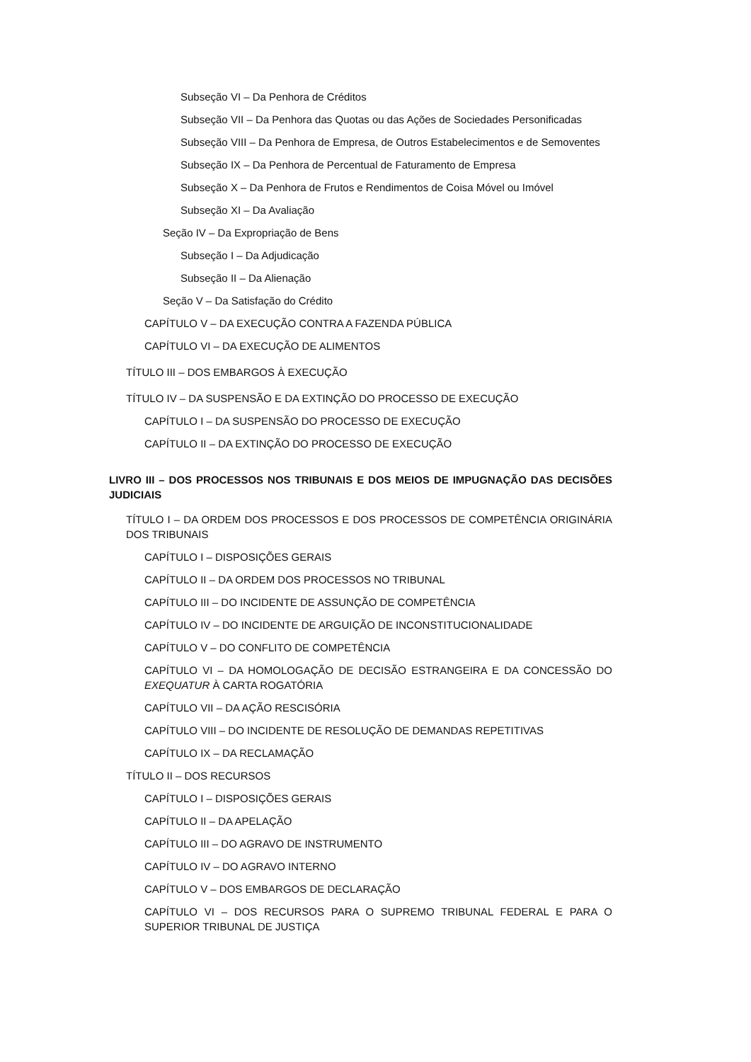Subseção VI – Da Penhora de Créditos
Subseção VII – Da Penhora das Quotas ou das Ações de Sociedades Personificadas
Subseção VIII – Da Penhora de Empresa, de Outros Estabelecimentos e de Semoventes
Subseção IX – Da Penhora de Percentual de Faturamento de Empresa
Subseção X – Da Penhora de Frutos e Rendimentos de Coisa Móvel ou Imóvel
Subseção XI – Da Avaliação
Seção IV – Da Expropriação de Bens
Subseção I – Da Adjudicação
Subseção II – Da Alienação
Seção V – Da Satisfação do Crédito
CAPÍTULO V – DA EXECUÇÃO CONTRA A FAZENDA PÚBLICA
CAPÍTULO VI – DA EXECUÇÃO DE ALIMENTOS
TÍTULO III – DOS EMBARGOS À EXECUÇÃO
TÍTULO IV – DA SUSPENSÃO E DA EXTINÇÃO DO PROCESSO DE EXECUÇÃO
CAPÍTULO I – DA SUSPENSÃO DO PROCESSO DE EXECUÇÃO
CAPÍTULO II – DA EXTINÇÃO DO PROCESSO DE EXECUÇÃO
LIVRO III – DOS PROCESSOS NOS TRIBUNAIS E DOS MEIOS DE IMPUGNAÇÃO DAS DECISÕES JUDICIAIS
TÍTULO I – DA ORDEM DOS PROCESSOS E DOS PROCESSOS DE COMPETÊNCIA ORIGINÁRIA DOS TRIBUNAIS
CAPÍTULO I – DISPOSIÇÕES GERAIS
CAPÍTULO II – DA ORDEM DOS PROCESSOS NO TRIBUNAL
CAPÍTULO III – DO INCIDENTE DE ASSUNÇÃO DE COMPETÊNCIA
CAPÍTULO IV – DO INCIDENTE DE ARGUIÇÃO DE INCONSTITUCIONALIDADE
CAPÍTULO V – DO CONFLITO DE COMPETÊNCIA
CAPÍTULO VI – DA HOMOLOGAÇÃO DE DECISÃO ESTRANGEIRA E DA CONCESSÃO DO EXEQUATUR À CARTA ROGATÓRIA
CAPÍTULO VII – DA AÇÃO RESCISÓRIA
CAPÍTULO VIII – DO INCIDENTE DE RESOLUÇÃO DE DEMANDAS REPETITIVAS
CAPÍTULO IX – DA RECLAMAÇÃO
TÍTULO II – DOS RECURSOS
CAPÍTULO I – DISPOSIÇÕES GERAIS
CAPÍTULO II – DA APELAÇÃO
CAPÍTULO III – DO AGRAVO DE INSTRUMENTO
CAPÍTULO IV – DO AGRAVO INTERNO
CAPÍTULO V – DOS EMBARGOS DE DECLARAÇÃO
CAPÍTULO VI – DOS RECURSOS PARA O SUPREMO TRIBUNAL FEDERAL E PARA O SUPERIOR TRIBUNAL DE JUSTIÇA